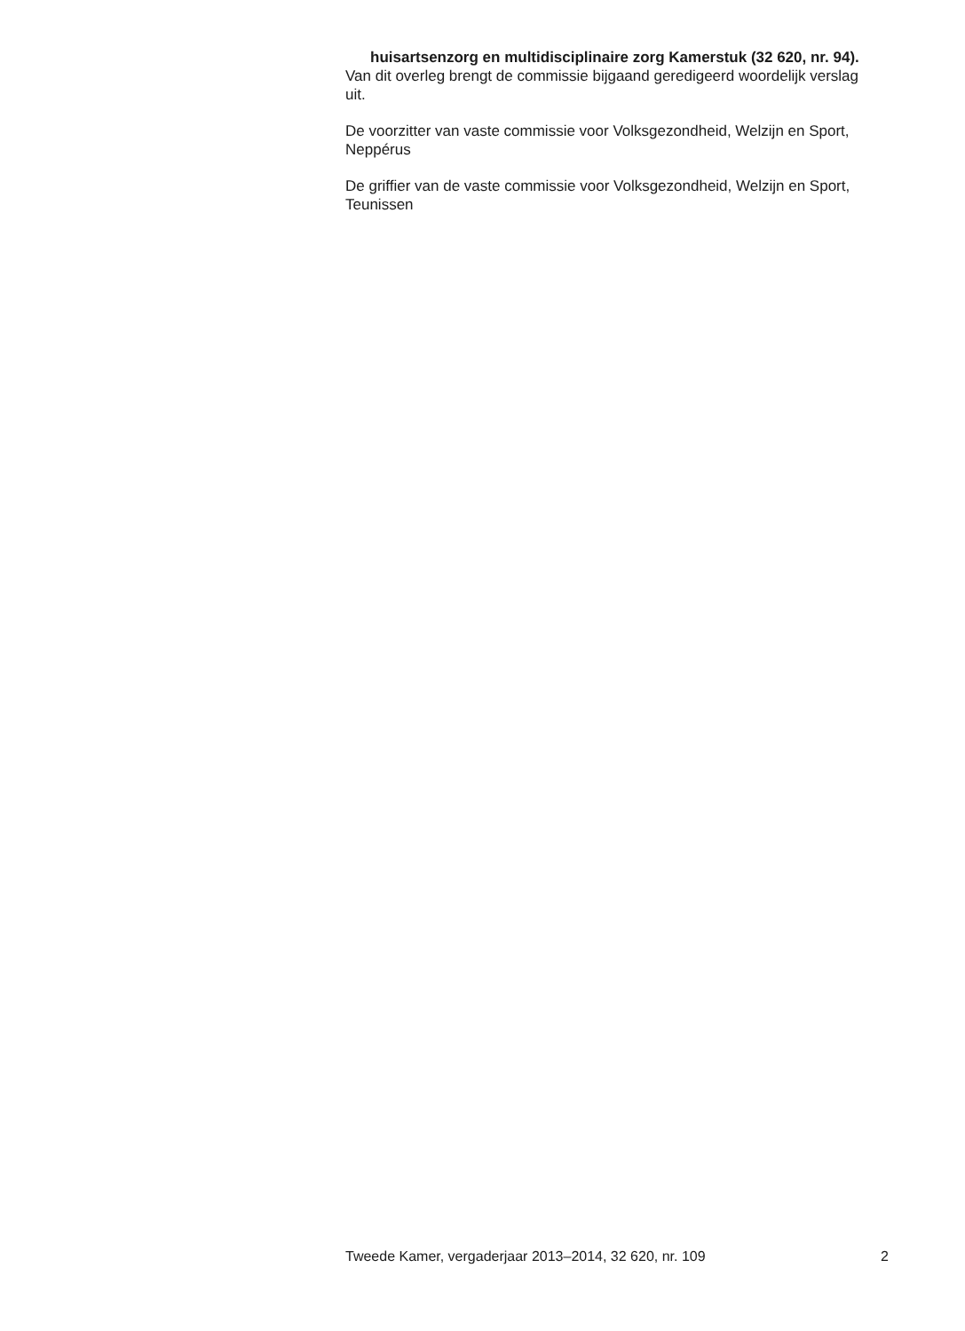huisartsenzorg en multidisciplinaire zorg Kamerstuk (32 620, nr. 94).
Van dit overleg brengt de commissie bijgaand geredigeerd woordelijk verslag uit.
De voorzitter van vaste commissie voor Volksgezondheid, Welzijn en Sport,
Neppérus
De griffier van de vaste commissie voor Volksgezondheid, Welzijn en Sport,
Teunissen
Tweede Kamer, vergaderjaar 2013–2014, 32 620, nr. 109 2